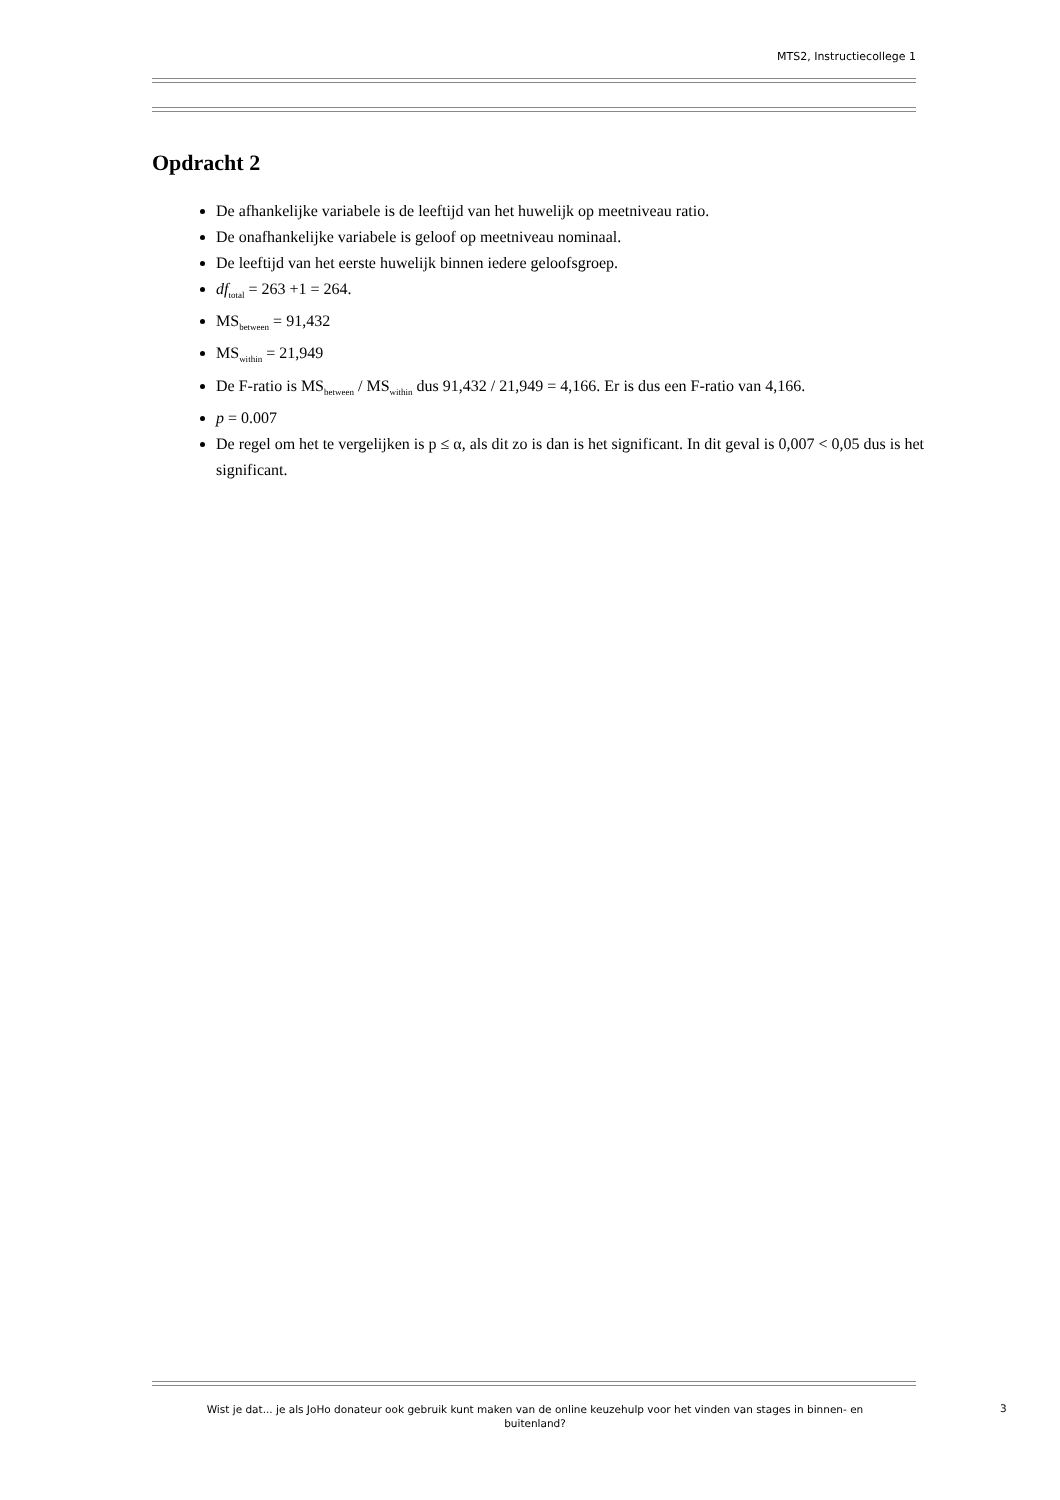MTS2, Instructiecollege 1
Opdracht 2
De afhankelijke variabele is de leeftijd van het huwelijk op meetniveau ratio.
De onafhankelijke variabele is geloof op meetniveau nominaal.
De leeftijd van het eerste huwelijk binnen iedere geloofsgroep.
df<sub>total</sub> = 263 +1 = 264.
MS<sub>between</sub> = 91,432
MS<sub>within</sub> = 21,949
De F-ratio is MS<sub>between</sub> / MS<sub>within</sub> dus 91,432 / 21,949 = 4,166. Er is dus een F-ratio van 4,166.
p = 0.007
De regel om het te vergelijken is p ≤ α, als dit zo is dan is het significant. In dit geval is 0,007 < 0,05 dus is het significant.
Wist je dat... je als JoHo donateur ook gebruik kunt maken van de online keuzehulp voor het vinden van stages in binnen- en buitenland?
3